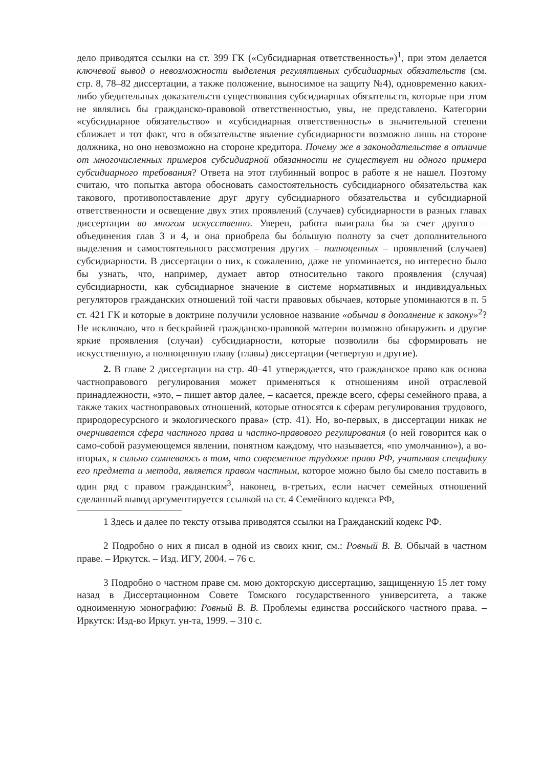дело приводятся ссылки на ст. 399 ГК («Субсидиарная ответственность»)<sup>1</sup>, при этом делается ключевой вывод о невозможности выделения регулятивных субсидиарных обязательств (см. стр. 8, 78–82 диссертации, а также положение, выносимое на защиту №4), одновременно каких-либо убедительных доказательств существования субсидиарных обязательств, которые при этом не являлись бы гражданско-правовой ответственностью, увы, не представлено. Категории «субсидиарное обязательство» и «субсидиарная ответственность» в значительной степени сближает и тот факт, что в обязательстве явление субсидиарности возможно лишь на стороне должника, но оно невозможно на стороне кредитора. Почему же в законодательстве в отличие от многочисленных примеров субсидиарной обязанности не существует ни одного примера субсидиарного требования? Ответа на этот глубинный вопрос в работе я не нашел. Поэтому считаю, что попытка автора обосновать самостоятельность субсидиарного обязательства как такового, противопоставление друг другу субсидиарного обязательства и субсидиарной ответственности и освещение двух этих проявлений (случаев) субсидиарности в разных главах диссертации во многом искусственно. Уверен, работа выиграла бы за счет другого – объединения глав 3 и 4, и она приобрела бы бо́льшую полноту за счет дополнительного выделения и самостоятельного рассмотрения других – полноценных – проявлений (случаев) субсидиарности. В диссертации о них, к сожалению, даже не упоминается, но интересно было бы узнать, что, например, думает автор относительно такого проявления (случая) субсидиарности, как субсидиарное значение в системе нормативных и индивидуальных регуляторов гражданских отношений той части правовых обычаев, которые упоминаются в п. 5 ст. 421 ГК и которые в доктрине получили условное название «обычаи в дополнение к закону»<sup>2</sup>? Не исключаю, что в бескрайней гражданско-правовой материи возможно обнаружить и другие яркие проявления (случаи) субсидиарности, которые позволили бы сформировать не искусственную, а полноценную главу (главы) диссертации (четвертую и другие).
2. В главе 2 диссертации на стр. 40–41 утверждается, что гражданское право как основа частноправового регулирования может применяться к отношениям иной отраслевой принадлежности, «это, – пишет автор далее, – касается, прежде всего, сферы семейного права, а также таких частноправовых отношений, которые относятся к сферам регулирования трудового, природоресурсного и экологического права» (стр. 41). Но, во-первых, в диссертации никак не очерчивается сфера частного права и частно-правового регулирования (о ней говорится как о само-собой разумеющемся явлении, понятном каждому, что называется, «по умолчанию»), а во-вторых, я сильно сомневаюсь в том, что современное трудовое право РФ, учитывая специфику его предмета и метода, является правом частным, которое можно было бы смело поставить в один ряд с правом гражданским<sup>3</sup>, наконец, в-третьих, если насчет семейных отношений сделанный вывод аргументируется ссылкой на ст. 4 Семейного кодекса РФ,
1 Здесь и далее по тексту отзыва приводятся ссылки на Гражданский кодекс РФ.
2 Подробно о них я писал в одной из своих книг, см.: Ровный В. В. Обычай в частном праве. – Иркутск. – Изд. ИГУ, 2004. – 76 с.
3 Подробно о частном праве см. мою докторскую диссертацию, защищенную 15 лет тому назад в Диссертационном Совете Томского государственного университета, а также одноименную монографию: Ровный В. В. Проблемы единства российского частного права. – Иркутск: Изд-во Иркут. ун-та, 1999. – 310 с.